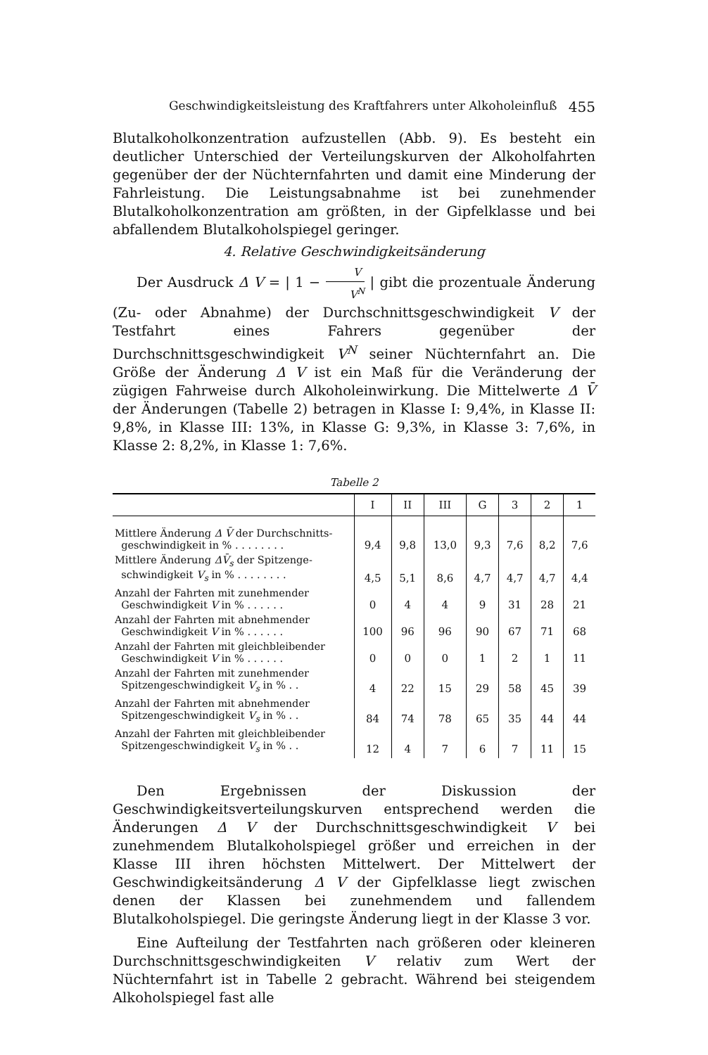Geschwindigkeitsleistung des Kraftfahrers unter Alkoholeinfluß 455
Blutalkoholkonzentration aufzustellen (Abb. 9). Es besteht ein deutlicher Unterschied der Verteilungskurven der Alkoholfahrten gegenüber der der Nüchternfahrten und damit eine Minderung der Fahrleistung. Die Leistungsabnahme ist bei zunehmender Blutalkoholkonzentration am größten, in der Gipfelklasse und bei abfallendem Blutalkoholspiegel geringer.
4. Relative Geschwindigkeitsänderung
Der Ausdruck Δ V = | 1 − V V<sup>N</sup> | gibt die prozentuale Änderung (Zu- oder Abnahme) der Durchschnittsgeschwindigkeit V der Testfahrt eines Fahrers gegenüber der Durchschnittsgeschwindigkeit V<sup>N</sup> seiner Nüchternfahrt an. Die Größe der Änderung Δ V ist ein Maß für die Veränderung der zügigen Fahrweise durch Alkoholeinwirkung. Die Mittelwerte Δ V̄ der Änderungen (Tabelle 2) betragen in Klasse I: 9,4%, in Klasse II: 9,8%, in Klasse III: 13%, in Klasse G: 9,3%, in Klasse 3: 7,6%, in Klasse 2: 8,2%, in Klasse 1: 7,6%.
Tabelle 2
| | I | II | III | G | 3 | 2 | 1 |
| --- | --- | --- | --- | --- | --- | --- | --- |
| Mittlere Änderung Δ V̄ der Durchschnitts- geschwindigkeit in % . . . . . . . . | 9,4 | 9,8 | 13,0 | 9,3 | 7,6 | 8,2 | 7,6 |
| Mittlere Änderung ΔV̄<sub>s</sub> der Spitzenge- schwindigkeit V<sub>s</sub> in % . . . . . . . . | 4,5 | 5,1 | 8,6 | 4,7 | 4,7 | 4,7 | 4,4 |
| Anzahl der Fahrten mit zunehmender Geschwindigkeit V in % . . . . . . | 0 | 4 | 4 | 9 | 31 | 28 | 21 |
| Anzahl der Fahrten mit abnehmender Geschwindigkeit V in % . . . . . . | 100 | 96 | 96 | 90 | 67 | 71 | 68 |
| Anzahl der Fahrten mit gleichbleibender Geschwindigkeit V in % . . . . . . | 0 | 0 | 0 | 1 | 2 | 1 | 11 |
| Anzahl der Fahrten mit zunehmender Spitzengeschwindigkeit V<sub>s</sub> in % . . | 4 | 22 | 15 | 29 | 58 | 45 | 39 |
| Anzahl der Fahrten mit abnehmender Spitzengeschwindigkeit V<sub>s</sub> in % . . | 84 | 74 | 78 | 65 | 35 | 44 | 44 |
| Anzahl der Fahrten mit gleichbleibender Spitzengeschwindigkeit V<sub>s</sub> in % . . | 12 | 4 | 7 | 6 | 7 | 11 | 15 |
Den Ergebnissen der Diskussion der Geschwindigkeitsverteilungskurven entsprechend werden die Änderungen Δ V der Durchschnittsgeschwindigkeit V bei zunehmendem Blutalkoholspiegel größer und erreichen in der Klasse III ihren höchsten Mittelwert. Der Mittelwert der Geschwindigkeitsänderung Δ V der Gipfelklasse liegt zwischen denen der Klassen bei zunehmendem und fallendem Blutalkoholspiegel. Die geringste Änderung liegt in der Klasse 3 vor.
Eine Aufteilung der Testfahrten nach größeren oder kleineren Durchschnittsgeschwindigkeiten V relativ zum Wert der Nüchternfahrt ist in Tabelle 2 gebracht. Während bei steigendem Alkoholspiegel fast alle